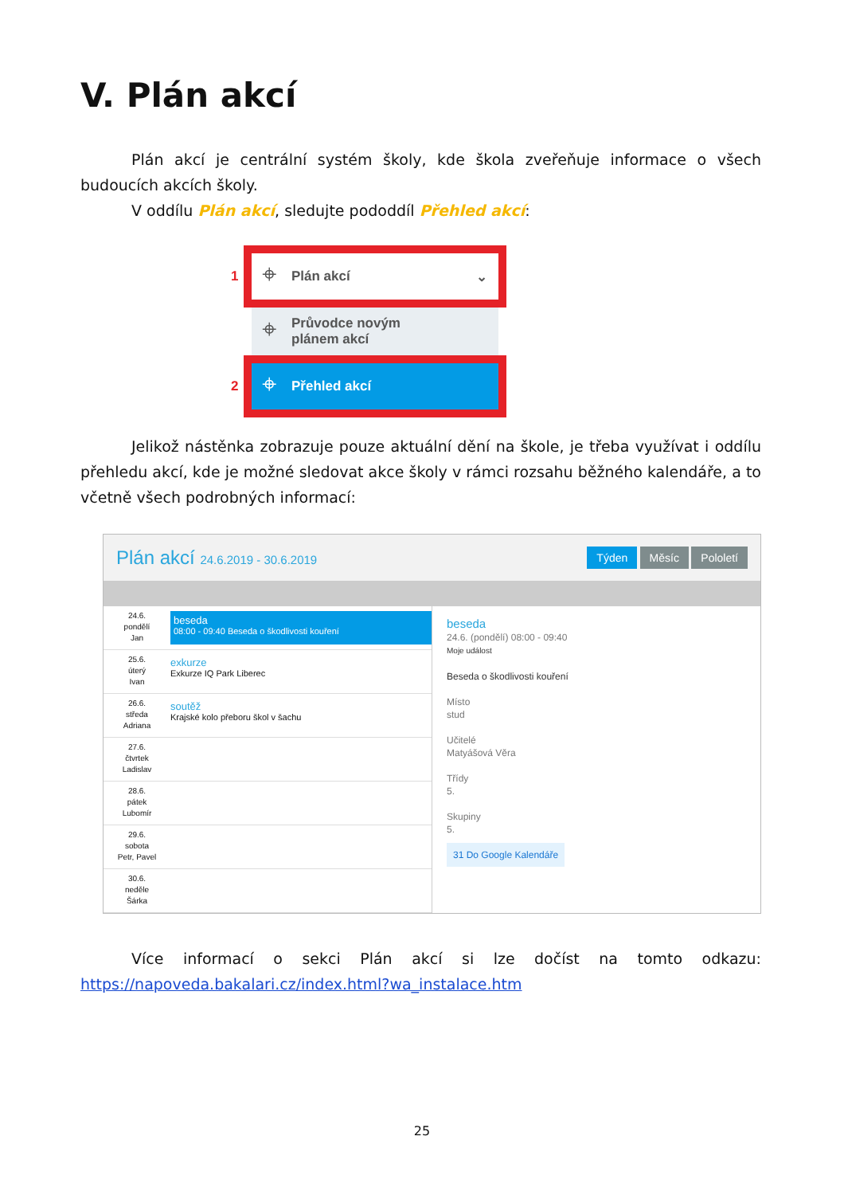V. Plán akcí
Plán akcí je centrální systém školy, kde škola zveřeňuje informace o všech budoucích akcích školy.
V oddílu Plán akcí, sledujte pododdíl Přehled akcí:
1 ⌖ Plán akcí ⌄
⌖ Průvodce novým
plánem akcí
2 ⌖ Přehled akcí
Jelikož nástěnka zobrazuje pouze aktuální dění na škole, je třeba využívat i oddílu přehledu akcí, kde je možné sledovat akce školy v rámci rozsahu běžného kalendáře, a to včetně všech podrobných informací:
Plán akcí 24.6.2019 - 30.6.2019 Týden Měsíc Pololetí
24.6.
pondělí
Jan
beseda
08:00 - 09:40 Beseda o škodlivosti kouření
25.6.
úterý
Ivan
exkurze
Exkurze IQ Park Liberec
26.6.
středa
Adriana
soutěž
Krajské kolo přeboru škol v šachu
27.6.
čtvrtek
Ladislav
28.6.
pátek
Lubomír
29.6.
sobota
Petr, Pavel
30.6.
neděle
Šárka
beseda
24.6. (pondělí) 08:00 - 09:40
Moje událost
Beseda o škodlivosti kouření
Místo
stud
Učitelé
Matyášová Věra
Třídy
5.
Skupiny
5.
31 Do Google Kalendáře
Více informací o sekci Plán akcí si lze dočíst na tomto odkazu: https://napoveda.bakalari.cz/index.html?wa_instalace.htm
25